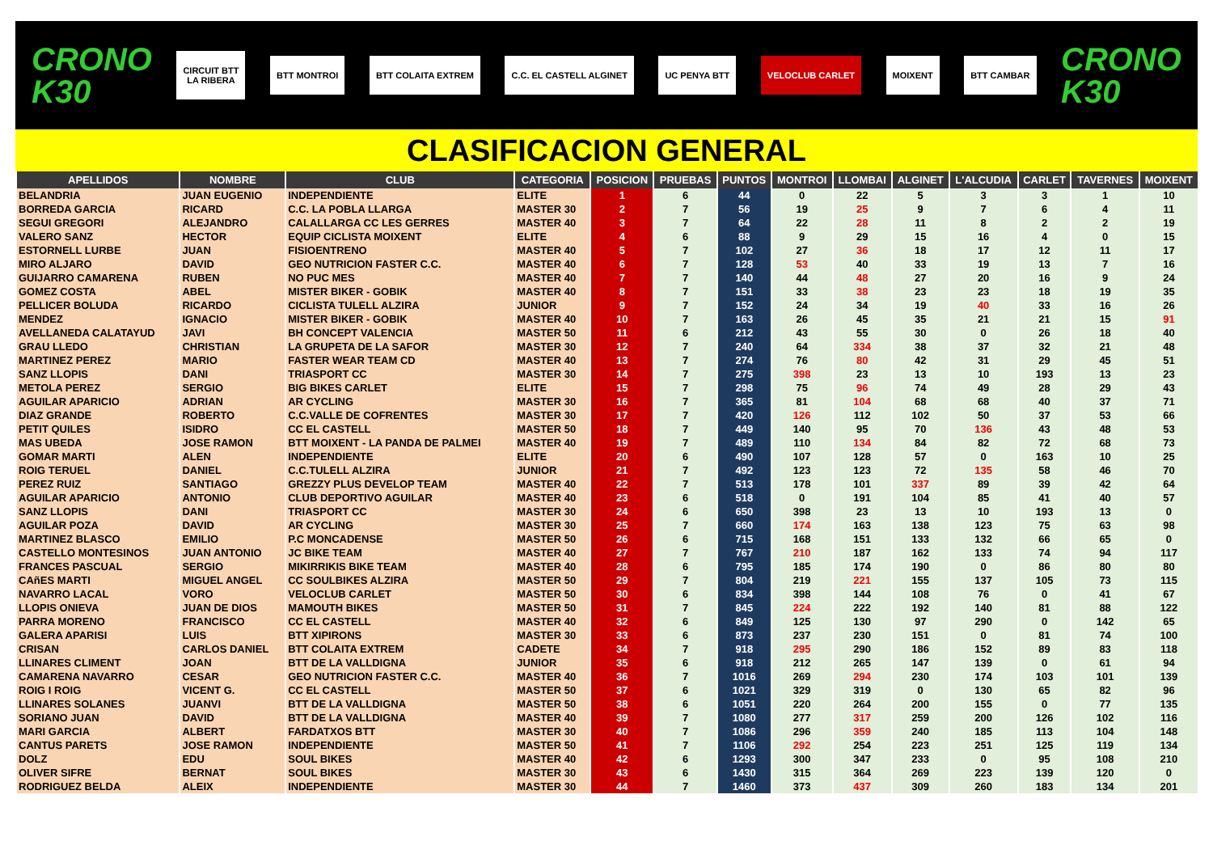CRONO
K30
CIRCUIT BTT
LA RIBERA
BTT MONTROI BTT COLAITA EXTREM C.C. EL CASTELL ALGINET UC PENYA BTT VELOCLUB CARLET MOIXENT BTT CAMBAR
CRONO
K30
CLASIFICACION GENERAL
| APELLIDOS | NOMBRE | CLUB | CATEGORIA | POSICION | PRUEBAS | PUNTOS | MONTROI | LLOMBAI | ALGINET | L'ALCUDIA | CARLET | TAVERNES | MOIXENT |
| --- | --- | --- | --- | --- | --- | --- | --- | --- | --- | --- | --- | --- | --- |
| BELANDRIA | JUAN EUGENIO | INDEPENDIENTE | ELITE | 1 | 6 | 44 | 0 | 22 | 5 | 3 | 3 | 1 | 10 |
| BORREDA GARCIA | RICARD | C.C. LA POBLA LLARGA | MASTER 30 | 2 | 7 | 56 | 19 | 25 | 9 | 7 | 6 | 4 | 11 |
| SEGUI GREGORI | ALEJANDRO | CALALLARGA CC LES GERRES | MASTER 40 | 3 | 7 | 64 | 22 | 28 | 11 | 8 | 2 | 2 | 19 |
| VALERO SANZ | HECTOR | EQUIP CICLISTA MOIXENT | ELITE | 4 | 6 | 88 | 9 | 29 | 15 | 16 | 4 | 0 | 15 |
| ESTORNELL LURBE | JUAN | FISIOENTRENO | MASTER 40 | 5 | 7 | 102 | 27 | 36 | 18 | 17 | 12 | 11 | 17 |
| MIRO ALJARO | DAVID | GEO NUTRICION FASTER C.C. | MASTER 40 | 6 | 7 | 128 | 53 | 40 | 33 | 19 | 13 | 7 | 16 |
| GUIJARRO CAMARENA | RUBEN | NO PUC MES | MASTER 40 | 7 | 7 | 140 | 44 | 48 | 27 | 20 | 16 | 9 | 24 |
| GOMEZ COSTA | ABEL | MISTER BIKER - GOBIK | MASTER 40 | 8 | 7 | 151 | 33 | 38 | 23 | 23 | 18 | 19 | 35 |
| PELLICER BOLUDA | RICARDO | CICLISTA TULELL ALZIRA | JUNIOR | 9 | 7 | 152 | 24 | 34 | 19 | 40 | 33 | 16 | 26 |
| MENDEZ | IGNACIO | MISTER BIKER - GOBIK | MASTER 40 | 10 | 7 | 163 | 26 | 45 | 35 | 21 | 21 | 15 | 91 |
| AVELLANEDA CALATAYUD | JAVI | BH CONCEPT VALENCIA | MASTER 50 | 11 | 6 | 212 | 43 | 55 | 30 | 0 | 26 | 18 | 40 |
| GRAU LLEDO | CHRISTIAN | LA GRUPETA DE LA SAFOR | MASTER 30 | 12 | 7 | 240 | 64 | 334 | 38 | 37 | 32 | 21 | 48 |
| MARTINEZ PEREZ | MARIO | FASTER WEAR TEAM CD | MASTER 40 | 13 | 7 | 274 | 76 | 80 | 42 | 31 | 29 | 45 | 51 |
| SANZ LLOPIS | DANI | TRIASPORT CC | MASTER 30 | 14 | 7 | 275 | 398 | 23 | 13 | 10 | 193 | 13 | 23 |
| METOLA PEREZ | SERGIO | BIG BIKES CARLET | ELITE | 15 | 7 | 298 | 75 | 96 | 74 | 49 | 28 | 29 | 43 |
| AGUILAR APARICIO | ADRIAN | AR CYCLING | MASTER 30 | 16 | 7 | 365 | 81 | 104 | 68 | 68 | 40 | 37 | 71 |
| DIAZ GRANDE | ROBERTO | C.C.VALLE DE COFRENTES | MASTER 30 | 17 | 7 | 420 | 126 | 112 | 102 | 50 | 37 | 53 | 66 |
| PETIT QUILES | ISIDRO | CC EL CASTELL | MASTER 50 | 18 | 7 | 449 | 140 | 95 | 70 | 136 | 43 | 48 | 53 |
| MAS UBEDA | JOSE RAMON | BTT MOIXENT - LA PANDA DE PALMEI | MASTER 40 | 19 | 7 | 489 | 110 | 134 | 84 | 82 | 72 | 68 | 73 |
| GOMAR MARTI | ALEN | INDEPENDIENTE | ELITE | 20 | 6 | 490 | 107 | 128 | 57 | 0 | 163 | 10 | 25 |
| ROIG TERUEL | DANIEL | C.C.TULELL ALZIRA | JUNIOR | 21 | 7 | 492 | 123 | 123 | 72 | 135 | 58 | 46 | 70 |
| PEREZ RUIZ | SANTIAGO | GREZZY PLUS DEVELOP TEAM | MASTER 40 | 22 | 7 | 513 | 178 | 101 | 337 | 89 | 39 | 42 | 64 |
| AGUILAR APARICIO | ANTONIO | CLUB DEPORTIVO AGUILAR | MASTER 40 | 23 | 6 | 518 | 0 | 191 | 104 | 85 | 41 | 40 | 57 |
| SANZ LLOPIS | DANI | TRIASPORT CC | MASTER 30 | 24 | 6 | 650 | 398 | 23 | 13 | 10 | 193 | 13 | 0 |
| AGUILAR POZA | DAVID | AR CYCLING | MASTER 30 | 25 | 7 | 660 | 174 | 163 | 138 | 123 | 75 | 63 | 98 |
| MARTINEZ BLASCO | EMILIO | P.C MONCADENSE | MASTER 50 | 26 | 6 | 715 | 168 | 151 | 133 | 132 | 66 | 65 | 0 |
| CASTELLO MONTESINOS | JUAN ANTONIO | JC BIKE TEAM | MASTER 40 | 27 | 7 | 767 | 210 | 187 | 162 | 133 | 74 | 94 | 117 |
| FRANCES PASCUAL | SERGIO | MIKIRRIKIS BIKE TEAM | MASTER 40 | 28 | 6 | 795 | 185 | 174 | 190 | 0 | 86 | 80 | 80 |
| CAñES MARTI | MIGUEL ANGEL | CC SOULBIKES ALZIRA | MASTER 50 | 29 | 7 | 804 | 219 | 221 | 155 | 137 | 105 | 73 | 115 |
| NAVARRO LACAL | VORO | VELOCLUB CARLET | MASTER 50 | 30 | 6 | 834 | 398 | 144 | 108 | 76 | 0 | 41 | 67 |
| LLOPIS ONIEVA | JUAN DE DIOS | MAMOUTH BIKES | MASTER 50 | 31 | 7 | 845 | 224 | 222 | 192 | 140 | 81 | 88 | 122 |
| PARRA MORENO | FRANCISCO | CC EL CASTELL | MASTER 40 | 32 | 6 | 849 | 125 | 130 | 97 | 290 | 0 | 142 | 65 |
| GALERA APARISI | LUIS | BTT XIPIRONS | MASTER 30 | 33 | 6 | 873 | 237 | 230 | 151 | 0 | 81 | 74 | 100 |
| CRISAN | CARLOS DANIEL | BTT COLAITA EXTREM | CADETE | 34 | 7 | 918 | 295 | 290 | 186 | 152 | 89 | 83 | 118 |
| LLINARES CLIMENT | JOAN | BTT DE LA VALLDIGNA | JUNIOR | 35 | 6 | 918 | 212 | 265 | 147 | 139 | 0 | 61 | 94 |
| CAMARENA NAVARRO | CESAR | GEO NUTRICION FASTER C.C. | MASTER 40 | 36 | 7 | 1016 | 269 | 294 | 230 | 174 | 103 | 101 | 139 |
| ROIG I ROIG | VICENT G. | CC EL CASTELL | MASTER 50 | 37 | 6 | 1021 | 329 | 319 | 0 | 130 | 65 | 82 | 96 |
| LLINARES SOLANES | JUANVI | BTT DE LA VALLDIGNA | MASTER 50 | 38 | 6 | 1051 | 220 | 264 | 200 | 155 | 0 | 77 | 135 |
| SORIANO JUAN | DAVID | BTT DE LA VALLDIGNA | MASTER 40 | 39 | 7 | 1080 | 277 | 317 | 259 | 200 | 126 | 102 | 116 |
| MARI GARCIA | ALBERT | FARDATXOS BTT | MASTER 30 | 40 | 7 | 1086 | 296 | 359 | 240 | 185 | 113 | 104 | 148 |
| CANTUS PARETS | JOSE RAMON | INDEPENDIENTE | MASTER 50 | 41 | 7 | 1106 | 292 | 254 | 223 | 251 | 125 | 119 | 134 |
| DOLZ | EDU | SOUL BIKES | MASTER 40 | 42 | 6 | 1293 | 300 | 347 | 233 | 0 | 95 | 108 | 210 |
| OLIVER SIFRE | BERNAT | SOUL BIKES | MASTER 30 | 43 | 6 | 1430 | 315 | 364 | 269 | 223 | 139 | 120 | 0 |
| RODRIGUEZ BELDA | ALEIX | INDEPENDIENTE | MASTER 30 | 44 | 7 | 1460 | 373 | 437 | 309 | 260 | 183 | 134 | 201 |